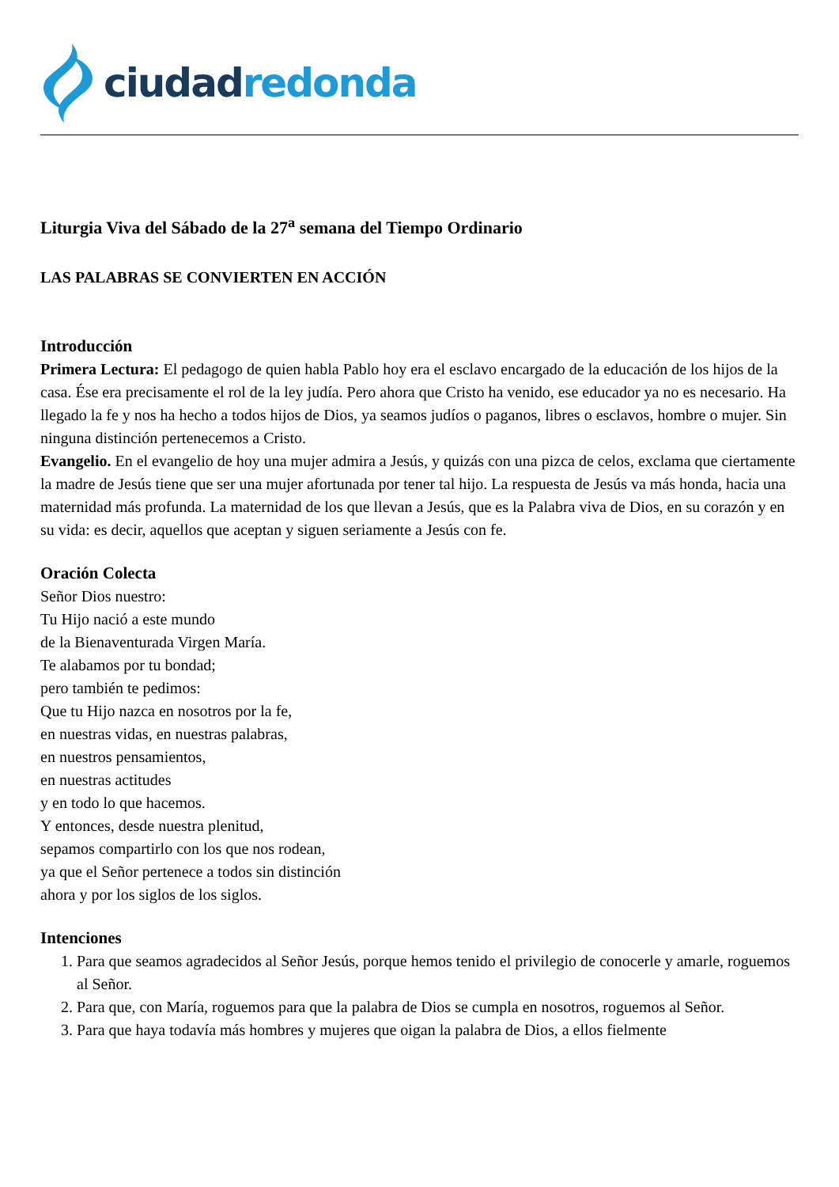ciudad redonda
Liturgia Viva del Sábado de la 27<sup>a</sup> semana del Tiempo Ordinario
LAS PALABRAS SE CONVIERTEN EN ACCIÓN
Introducción
Primera Lectura: El pedagogo de quien habla Pablo hoy era el esclavo encargado de la educación de los hijos de la casa. Ése era precisamente el rol de la ley judía. Pero ahora que Cristo ha venido, ese educador ya no es necesario. Ha llegado la fe y nos ha hecho a todos hijos de Dios, ya seamos judíos o paganos, libres o esclavos, hombre o mujer. Sin ninguna distinción pertenecemos a Cristo.
Evangelio. En el evangelio de hoy una mujer admira a Jesús, y quizás con una pizca de celos, exclama que ciertamente la madre de Jesús tiene que ser una mujer afortunada por tener tal hijo. La respuesta de Jesús va más honda, hacia una maternidad más profunda. La maternidad de los que llevan a Jesús, que es la Palabra viva de Dios, en su corazón y en su vida: es decir, aquellos que aceptan y siguen seriamente a Jesús con fe.
Oración Colecta
Señor Dios nuestro:
Tu Hijo nació a este mundo
de la Bienaventurada Virgen María.
Te alabamos por tu bondad;
pero también te pedimos:
Que tu Hijo nazca en nosotros por la fe,
en nuestras vidas, en nuestras palabras,
en nuestros pensamientos,
en nuestras actitudes
y en todo lo que hacemos.
Y entonces, desde nuestra plenitud,
sepamos compartirlo con los que nos rodean,
ya que el Señor pertenece a todos sin distinción
ahora y por los siglos de los siglos.
Intenciones
1. Para que seamos agradecidos al Señor Jesús, porque hemos tenido el privilegio de conocerle y amarle, roguemos al Señor.
2. Para que, con María, roguemos para que la palabra de Dios se cumpla en nosotros, roguemos al Señor.
3. Para que haya todavía más hombres y mujeres que oigan la palabra de Dios, a ellos fielmente